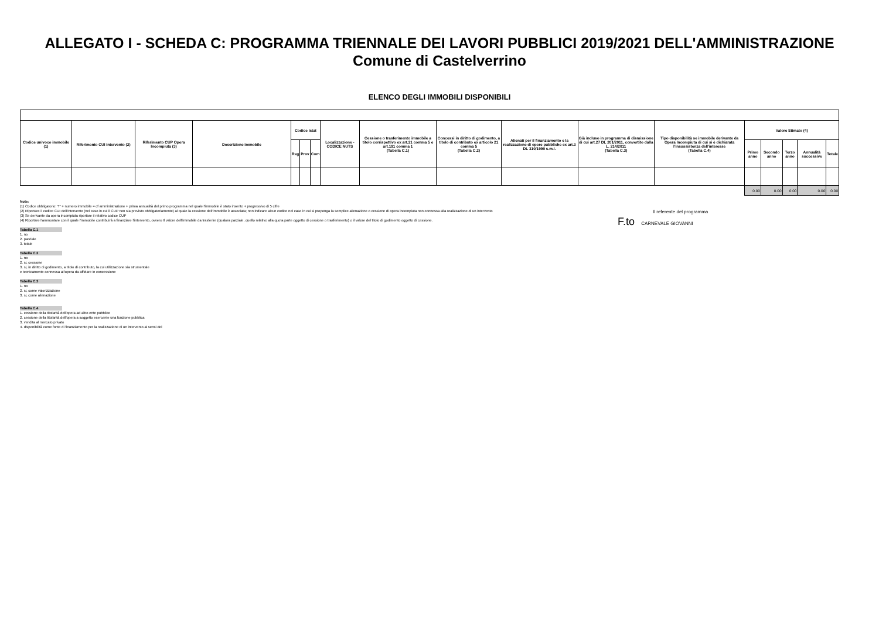ALLEGATO I - SCHEDA C: PROGRAMMA TRIENNALE DEI LAVORI PUBBLICI 2019/2021 DELL'AMMINISTRAZIONE
Comune di Castelverrino
ELENCO DEGLI IMMOBILI DISPONIBILI
| Codice univoco immobile (1) | Riferimento CUI intervento (2) | Riferimento CUP Opera Incompiuta (3) | Descrizione immobile | Codice Istat | | | Localizzazione - CODICE NUTS | Cessione o trasferimento immobile a titolo corrispettivo ex art.21 comma 5 e art.191 comma 1 (Tabella C.1) | Concessi in diritto di godimento, a titolo di contributo ex articolo 21 comma 5 (Tabella C.2) | Alienati per il finanziamento e la realizzazione di opere pubbliche ex art.3 DL 310/1990 s.m.i. | Già incluso in programma di dismissione di cui art.27 DL 201/2011, convertito dalla L. 214/2011 (Tabella C.3) | Tipo disponibilità se immobile derivante da Opera Incompiuta di cui si è dichiarata l'insussistenza dell'interesse (Tabella C.4) | Valore Stimato (4) | | | | |
| --- | --- | --- | --- | --- | --- | --- | --- | --- | --- | --- | --- | --- | --- | --- | --- | --- | --- |
| | | | | Reg | Prov | Com | | | | | | | Primo anno | Secondo anno | Terzo anno | Annualità successive | Totale |
| | | | | | | | | | | | | | 0.00 | 0.00 | 0.00 | 0.00 | 0.00 |
Note:
(1) Codice obbligatorio: "I" + numero immobile = cf amministrazione + prima annualità del primo programma nel quale l'immobile è stato inserito + progressivo di 5 cifre
(2) Riportare il codice CUI dell'intervento (nel caso in cui il CUP non sia previsto obbligatoriamente) al quale la cessione dell'immobile è associata; non indicare alcun codice nel caso in cui si proponga la semplice alienazione o cessione di opera incompiuta non connessa alla realizzazione di un intervento
(3) Se derivante da opera incompiuta riportare il relativo codice CUP
(4) Riportare l'ammontare con il quale l'immobile contribuirà a finanziare l'intervento, ovvero Il valore dell'immobile da trasferire (qualora parziale, quello relativo alla quota parte oggetto di cessione o trasferimento) o il valore del titolo di godimento oggetto di cessione.
Tabella C.1
1. no
2. parziale
3. totale
Tabella C.2
1. no
2. si, cessione
3. si, in diritto di godimento, a titolo di contributo, la cui utilizzazione sia strumentale
e tecnicamente connessa all'opera da affidare in concessione
Tabella C.3
1. no
2. si, come valorizzazione
3. si, come alienazione
Tabella C.4
1. cessione della titolarità dell'opera ad altro ente pubblico
2. cessione della titolarità dell'opera a soggetto esercente una funzione pubblica
3. vendita al mercato privato
4. disponibilità come fonte di finanziamento per la realizzazione di un intervento ai sensi del
Il referente del programma
F.to CARNEVALE GIOVANNI